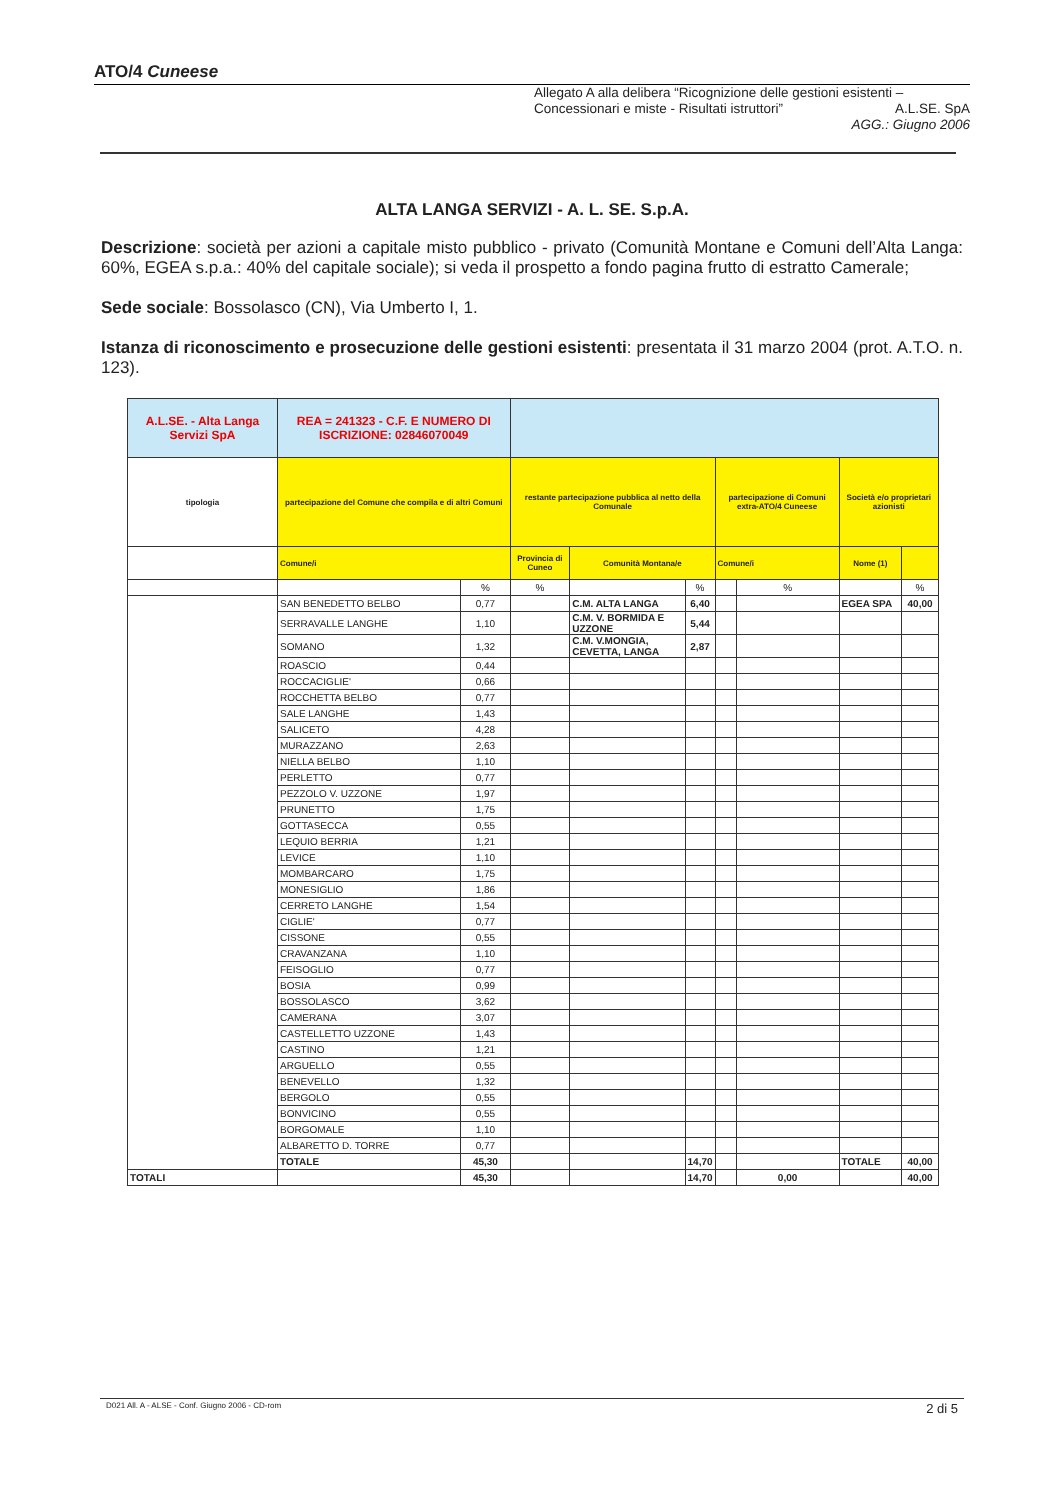ATO/4 Cuneese
Allegato A alla delibera “Ricognizione delle gestioni esistenti –
Concessionari e miste - Risultati istruttori” A.L.SE. SpA
AGG.: Giugno 2006
ALTA LANGA SERVIZI - A. L. SE. S.p.A.
Descrizione: società per azioni a capitale misto pubblico - privato (Comunità Montane e Comuni dell’Alta Langa: 60%, EGEA s.p.a.: 40% del capitale sociale); si veda il prospetto a fondo pagina frutto di estratto Camerale;
Sede sociale: Bossolasco (CN), Via Umberto I, 1.
Istanza di riconoscimento e prosecuzione delle gestioni esistenti: presentata il 31 marzo 2004 (prot. A.T.O. n. 123).
| A.L.SE. - Alta Langa Servizi SpA | REA = 241323 - C.F. E NUMERO DI ISCRIZIONE: 02846070049 | | | | | | | | |
| tipologia | partecipazione del Comune che compila e di altri Comuni | | restante partecipazione pubblica al netto della Comunale | | | partecipazione di Comuni extra-ATO/4 Cuneese | | Società e/o proprietari azionisti | |
| | Comune/i | | Provincia di Cuneo | Comunità Montana/e | | Comune/i | | Nome (1) | |
| | | % | % | | % | | % | | % |
| | SAN BENEDETTO BELBO | 0,77 | | C.M. ALTA LANGA | 6,40 | | | EGEA SPA | 40,00 |
| | SERRAVALLE LANGHE | 1,10 | | C.M. V. BORMIDA E UZZONE | 5,44 | | | | |
| | SOMANO | 1,32 | | C.M. V.MONGIA, CEVETTA, LANGA | 2,87 | | | | |
| | ROASCIO | 0,44 | | | | | | | |
| | ROCCACIGLIE' | 0,66 | | | | | | | |
| | ROCCHETTA BELBO | 0,77 | | | | | | | |
| | SALE LANGHE | 1,43 | | | | | | | |
| | SALICETO | 4,28 | | | | | | | |
| | MURAZZANO | 2,63 | | | | | | | |
| | NIELLA BELBO | 1,10 | | | | | | | |
| | PERLETTO | 0,77 | | | | | | | |
| | PEZZOLO V. UZZONE | 1,97 | | | | | | | |
| | PRUNETTO | 1,75 | | | | | | | |
| | GOTTASECCA | 0,55 | | | | | | | |
| | LEQUIO BERRIA | 1,21 | | | | | | | |
| | LEVICE | 1,10 | | | | | | | |
| | MOMBARCARO | 1,75 | | | | | | | |
| | MONESIGLIO | 1,86 | | | | | | | |
| | CERRETO LANGHE | 1,54 | | | | | | | |
| | CIGLIE' | 0,77 | | | | | | | |
| | CISSONE | 0,55 | | | | | | | |
| | CRAVANZANA | 1,10 | | | | | | | |
| | FEISOGLIO | 0,77 | | | | | | | |
| | BOSIA | 0,99 | | | | | | | |
| | BOSSOLASCO | 3,62 | | | | | | | |
| | CAMERANA | 3,07 | | | | | | | |
| | CASTELLETTO UZZONE | 1,43 | | | | | | | |
| | CASTINO | 1,21 | | | | | | | |
| | ARGUELLO | 0,55 | | | | | | | |
| | BENEVELLO | 1,32 | | | | | | | |
| | BERGOLO | 0,55 | | | | | | | |
| | BONVICINO | 0,55 | | | | | | | |
| | BORGOMALE | 1,10 | | | | | | | |
| | ALBARETTO D. TORRE | 0,77 | | | | | | | |
| | TOTALE | 45,30 | | | 14,70 | | | TOTALE | 40,00 |
| TOTALI | | 45,30 | | | 14,70 | | 0,00 | | 40,00 |
D021 All. A - ALSE - Conf. Giugno 2006 - CD-rom 2 di 5